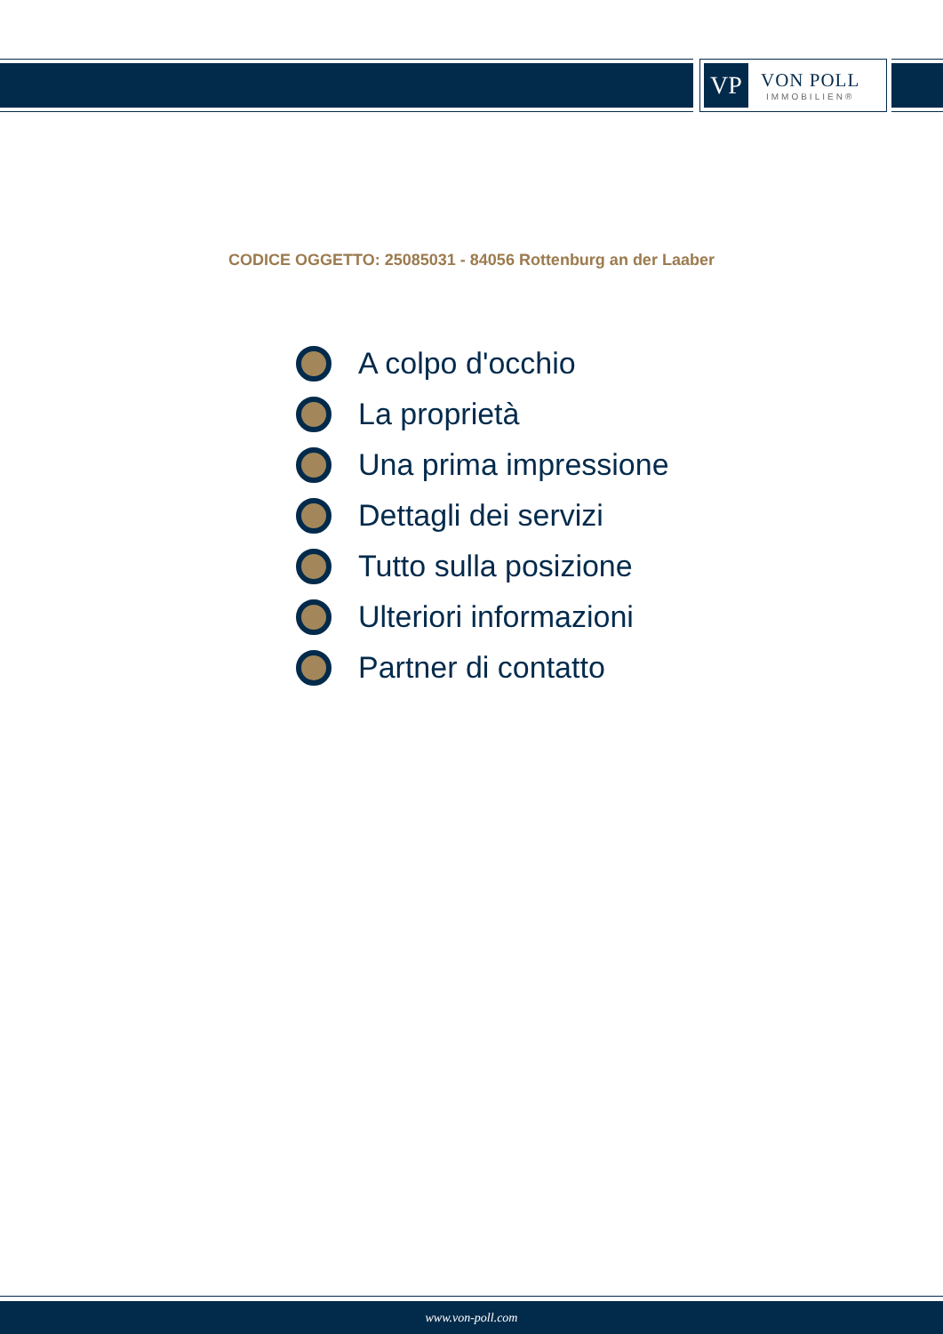VP
VON POLL
IMMOBILIEN®
CODICE OGGETTO: 25085031 - 84056 Rottenburg an der Laaber
A colpo d'occhio
La proprietà
Una prima impressione
Dettagli dei servizi
Tutto sulla posizione
Ulteriori informazioni
Partner di contatto
www.von-poll.com